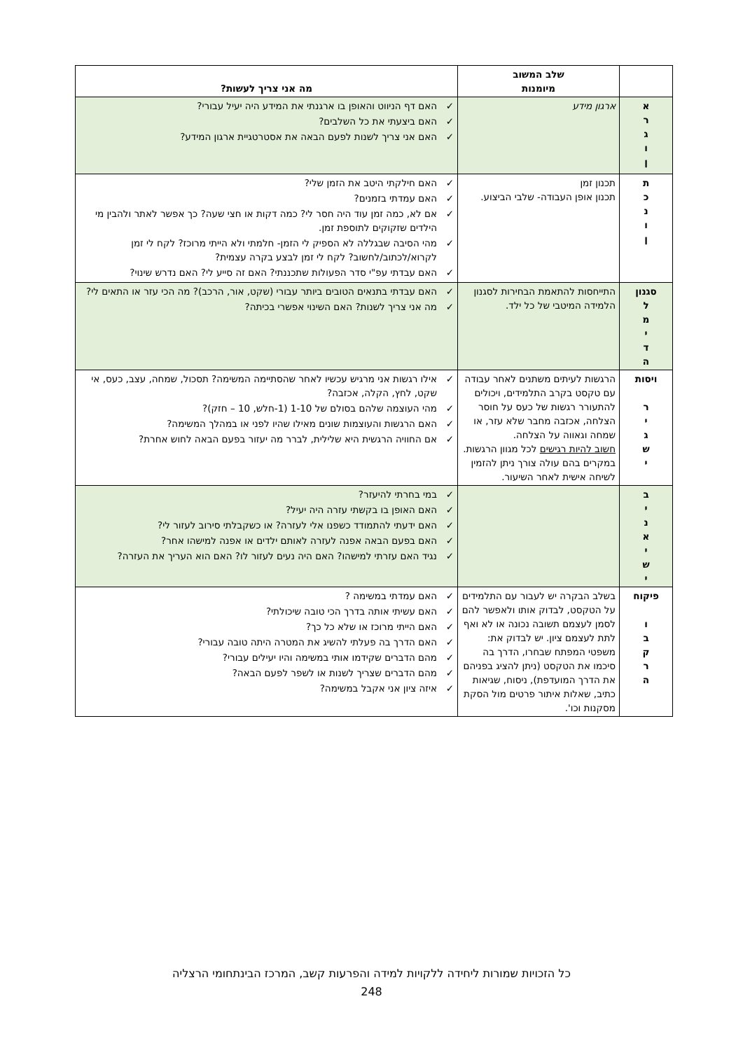| | שלב המשוב מיומנות | מה אני צריך לעשות? |
| --- | --- | --- |
| א ר ג ו ן | ארגון מידע | ✓ האם דף הניווט והאופן בו ארגנתי את המידע היה יעיל עבורי? ✓ האם ביצעתי את כל השלבים? ✓ האם אני צריך לשנות לפעם הבאה את אסטרטגיית ארגון המידע? |
| ת כ נ ו ן | תכנון זמן תכנון אופן העבודה- שלבי הביצוע. | ✓ האם חילקתי היטב את הזמן שלי? ✓ האם עמדתי בזמנים? ✓ אם לא, כמה זמן עוד היה חסר לי? כמה דקות או חצי שעה? כך אפשר לאתר ולהבין מי הילדים שזקוקים לתוספת זמן. ✓ מהי הסיבה שבגללה לא הספיק לי הזמן- חלמתי ולא הייתי מרוכז? לקח לי זמן לקרוא/לכתוב/לחשוב? לקח לי זמן לבצע בקרה עצמית? ✓ האם עבדתי עפ"י סדר הפעולות שתכננתי? האם זה סייע לי? האם נדרש שינוי? |
| סגנון ל מ י ד ה | התייחסות להתאמת הבחירות לסגנון הלמידה המיטבי של כל ילד. | ✓ האם עבדתי בתנאים הטובים ביותר עבורי (שקט, אור, הרכב)? מה הכי עזר או התאים לי? ✓ מה אני צריך לשנות? האם השינוי אפשרי בכיתה? |
| ויסות ר י ג ש י | הרגשות לעיתים משתנים לאחר עבודה עם טקסט בקרב התלמידים, ויכולים להתעורר רגשות של כעס על חוסר הצלחה, אכזבה מחבר שלא עזר, או שמחה וגאווה על הצלחה. חשוב להיות רגישים לכל מגוון הרגשות. במקרים בהם עולה צורך ניתן להזמין לשיחה אישית לאחר השיעור. | ✓ אילו רגשות אני מרגיש עכשיו לאחר שהסתיימה המשימה? תסכול, שמחה, עצב, כעס, אי שקט, לחץ, הקלה, אכזבה? ✓ מהי העוצמה שלהם בסולם של 1-10 (1-חלש, 10 – חזק)? ✓ האם הרגשות והעוצמות שונים מאילו שהיו לפני או במהלך המשימה? ✓ אם החוויה הרגשית היא שלילית, לברר מה יעזור בפעם הבאה לחוש אחרת? |
| ב י נ א י ש י | | ✓ במי בחרתי להיעזר? ✓ האם האופן בו בקשתי עזרה היה יעיל? ✓ האם ידעתי להתמודד כשפנו אלי לעזרה? או כשקבלתי סירוב לעזור לי? ✓ האם בפעם הבאה אפנה לעזרה לאותם ילדים או אפנה למישהו אחר? ✓ נגיד האם עזרתי למישהו? האם היה נעים לעזור לו? האם הוא העריך את העזרה? |
| פיקוח ו ב ק ר ה | בשלב הבקרה יש לעבור עם התלמידים על הטקסט, לבדוק אותו ולאפשר להם לסמן לעצמם תשובה נכונה או לא ואף לתת לעצמם ציון. יש לבדוק את: משפטי המפתח שבחרו, הדרך בה סיכמו את הטקסט (ניתן להציג בפניהם את הדרך המועדפת), ניסוח, שגיאות כתיב, שאלות איתור פרטים מול הסקת מסקנות וכו'. | ✓ האם עמדתי במשימה ? ✓ האם עשיתי אותה בדרך הכי טובה שיכולתי? ✓ האם הייתי מרוכז או שלא כל כך? ✓ האם הדרך בה פעלתי להשיג את המטרה היתה טובה עבורי? ✓ מהם הדברים שקידמו אותי במשימה והיו יעילים עבורי? ✓ מהם הדברים שצריך לשנות או לשפר לפעם הבאה? ✓ איזה ציון אני אקבל במשימה? |
כל הזכויות שמורות ליחידה ללקויות למידה והפרעות קשב, המרכז הבינתחומי הרצליה
248